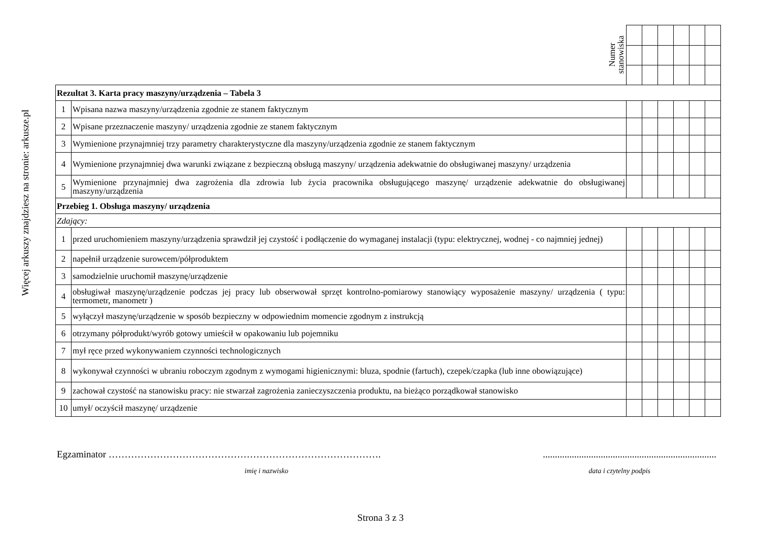Więcej arkuszy znajdziesz na stronie: arkusze.pl
| | | Numer stanowiska | | | | | | |
| Rezultat 3. Karta pracy maszyny/urządzenia – Tabela 3 | | | | | | | | |
| 1 | Wpisana nazwa maszyny/urządzenia zgodnie ze stanem faktycznym | | | | | | | |
| 2 | Wpisane przeznaczenie maszyny/ urządzenia zgodnie ze stanem faktycznym | | | | | | | |
| 3 | Wymienione przynajmniej trzy parametry charakterystyczne dla maszyny/urządzenia zgodnie ze stanem faktycznym | | | | | | | |
| 4 | Wymienione przynajmniej dwa warunki związane z bezpieczną obsługą maszyny/ urządzenia adekwatnie do obsługiwanej maszyny/ urządzenia | | | | | | | |
| 5 | Wymienione przynajmniej dwa zagrożenia dla zdrowia lub życia pracownika obsługującego maszynę/ urządzenie adekwatnie do obsługiwanej maszyny/urządzenia | | | | | | | |
| Przebieg 1. Obsługa maszyny/ urządzenia | | | | | | | | |
| Zdający: | | | | | | | | |
| 1 | przed uruchomieniem maszyny/urządzenia sprawdził jej czystość i podłączenie do wymaganej instalacji (typu: elektrycznej, wodnej - co najmniej jednej) | | | | | | | |
| 2 | napełnił urządzenie surowcem/półproduktem | | | | | | | |
| 3 | samodzielnie uruchomił maszynę/urządzenie | | | | | | | |
| 4 | obsługiwał maszynę/urządzenie podczas jej pracy lub obserwował sprzęt kontrolno-pomiarowy stanowiący wyposażenie maszyny/ urządzenia ( typu: termometr, manometr ) | | | | | | | |
| 5 | wyłączył maszynę/urządzenie w sposób bezpieczny w odpowiednim momencie zgodnym z instrukcją | | | | | | | |
| 6 | otrzymany półprodukt/wyrób gotowy umieścił w opakowaniu lub pojemniku | | | | | | | |
| 7 | mył ręce przed wykonywaniem czynności technologicznych | | | | | | | |
| 8 | wykonywał czynności w ubraniu roboczym zgodnym z wymogami higienicznymi: bluza, spodnie (fartuch), czepek/czapka (lub inne obowiązujące) | | | | | | | |
| 9 | zachował czystość na stanowisku pracy: nie stwarzał zagrożenia zanieczyszczenia produktu, na bieżąco porządkował stanowisko | | | | | | | |
| 10 | umył/ oczyścił maszynę/ urządzenie | | | | | | | |
Egzaminator ………………………………………………………………………….........................................................................
imię i nazwisko data i czytelny podpis
Strona 3 z 3